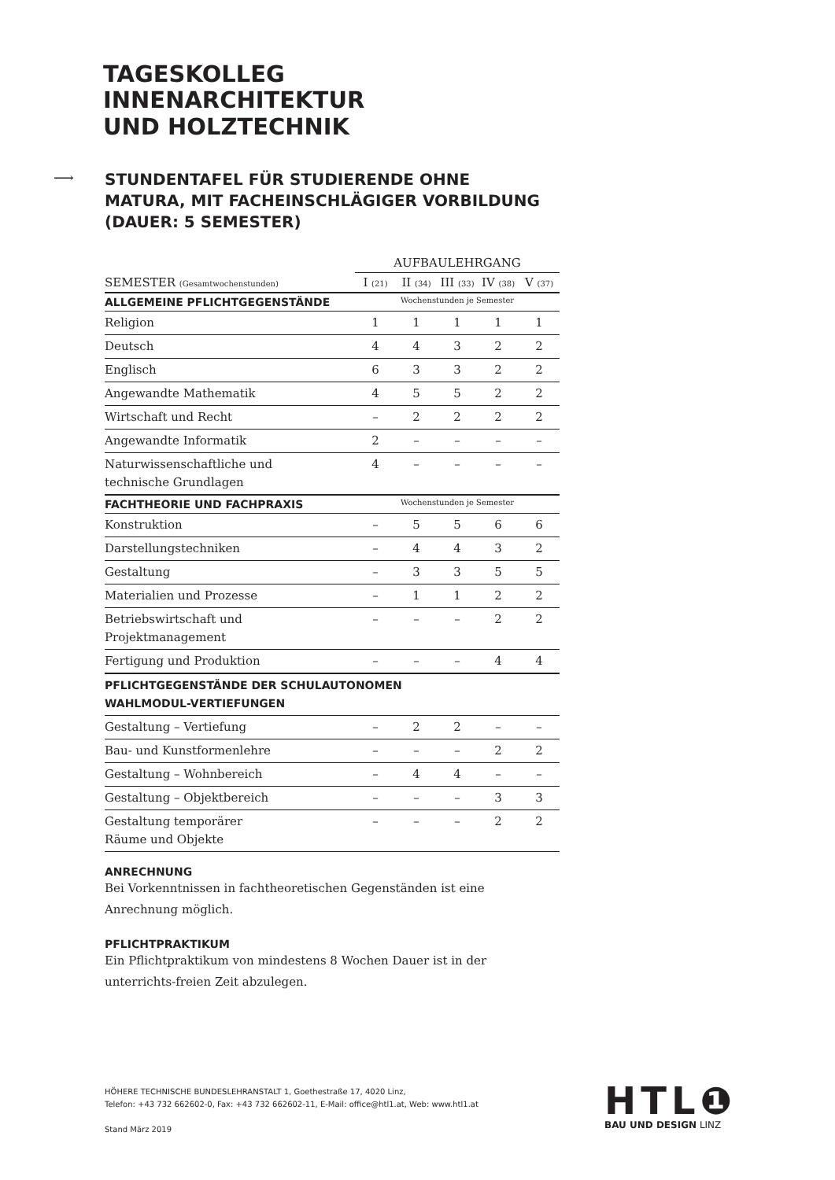TAGESKOLLEG
INNENARCHITEKTUR
UND HOLZTECHNIK
⟶
STUNDENTAFEL FÜR STUDIERENDE OHNE
MATURA, MIT FACHEINSCHLÄGIGER VORBILDUNG
(DAUER: 5 SEMESTER)
| | AUFBAULEHRGANG | | | | |
| --- | --- | --- | --- | --- | --- |
| SEMESTER (Gesamtwochenstunden) | I (21) | II (34) | III (33) | IV (38) | V (37) |
| ALLGEMEINE PFLICHTGEGENSTÄNDE | Wochenstunden je Semester | | | | |
| Religion | 1 | 1 | 1 | 1 | 1 |
| Deutsch | 4 | 4 | 3 | 2 | 2 |
| Englisch | 6 | 3 | 3 | 2 | 2 |
| Angewandte Mathematik | 4 | 5 | 5 | 2 | 2 |
| Wirtschaft und Recht | – | 2 | 2 | 2 | 2 |
| Angewandte Informatik | 2 | – | – | – | – |
| Naturwissenschaftliche und technische Grundlagen | 4 | – | – | – | – |
| FACHTHEORIE UND FACHPRAXIS | Wochenstunden je Semester | | | | |
| Konstruktion | – | 5 | 5 | 6 | 6 |
| Darstellungstechniken | – | 4 | 4 | 3 | 2 |
| Gestaltung | – | 3 | 3 | 5 | 5 |
| Materialien und Prozesse | – | 1 | 1 | 2 | 2 |
| Betriebswirtschaft und Projektmanagement | – | – | – | 2 | 2 |
| Fertigung und Produktion | – | – | – | 4 | 4 |
| PFLICHTGEGENSTÄNDE DER SCHULAUTONOMEN WAHLMODUL-VERTIEFUNGEN | | | | | |
| Gestaltung – Vertiefung | – | 2 | 2 | – | – |
| Bau- und Kunstformenlehre | – | – | – | 2 | 2 |
| Gestaltung – Wohnbereich | – | 4 | 4 | – | – |
| Gestaltung – Objektbereich | – | – | – | 3 | 3 |
| Gestaltung temporärer Räume und Objekte | – | – | – | 2 | 2 |
ANRECHNUNG
Bei Vorkenntnissen in fachtheoretischen Gegenständen ist eine Anrechnung möglich.
PFLICHTPRAKTIKUM
Ein Pflichtpraktikum von mindestens 8 Wochen Dauer ist in der unterrichts-freien Zeit abzulegen.
HÖHERE TECHNISCHE BUNDESLEHRANSTALT 1, Goethestraße 17, 4020 Linz,
Telefon: +43 732 662602-0, Fax: +43 732 662602-11, E-Mail: office@htl1.at, Web: www.htl1.at
Stand März 2019
HTL❶
BAU UND DESIGN LINZ